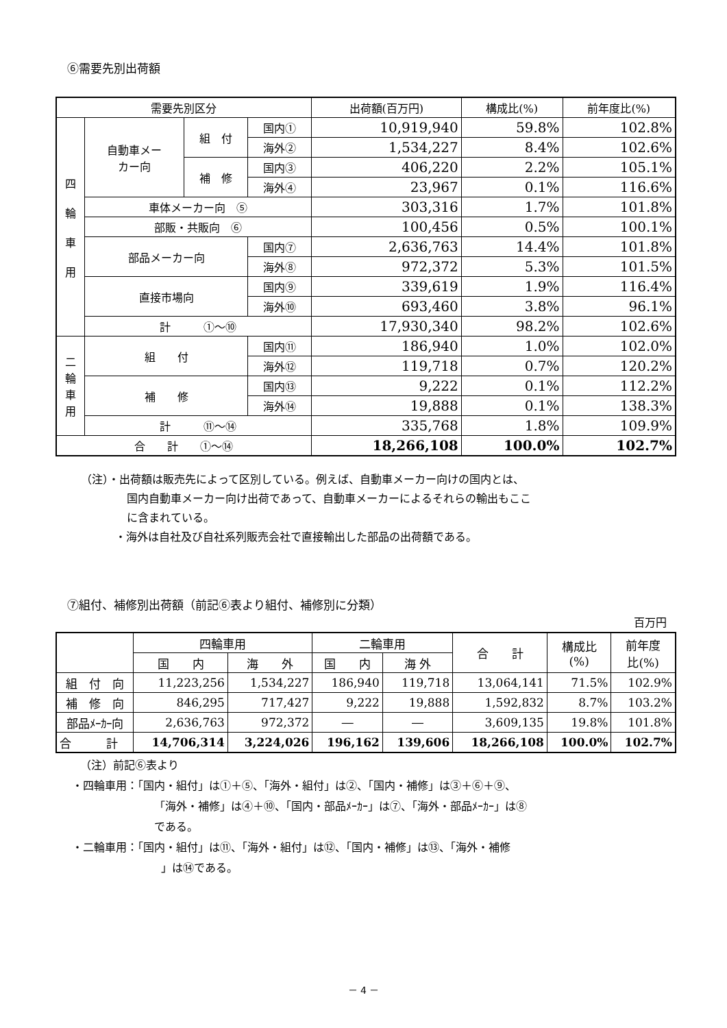⑥需要先別出荷額
| 需要先別区分 | | | | 出荷額(百万円) | 構成比(%) | 前年度比(%) |
| --- | --- | --- | --- | --- | --- | --- |
| 四 輪 車 用 | 自動車メー カー向 | 組 付 | 国内① | 10,919,940 | 59.8% | 102.8% |
| | | | 海外② | 1,534,227 | 8.4% | 102.6% |
| | | 補 修 | 国内③ | 406,220 | 2.2% | 105.1% |
| | | | 海外④ | 23,967 | 0.1% | 116.6% |
| | 車体メーカー向 ⑤ | | | 303,316 | 1.7% | 101.8% |
| | 部販・共販向 ⑥ | | | 100,456 | 0.5% | 100.1% |
| | 部品メーカー向 | | 国内⑦ | 2,636,763 | 14.4% | 101.8% |
| | | | 海外⑧ | 972,372 | 5.3% | 101.5% |
| | 直接市場向 | | 国内⑨ | 339,619 | 1.9% | 116.4% |
| | | | 海外⑩ | 693,460 | 3.8% | 96.1% |
| | 計 ①～⑩ | | | 17,930,340 | 98.2% | 102.6% |
| 二 輪 車 用 | 組 付 | | 国内⑪ | 186,940 | 1.0% | 102.0% |
| | | | 海外⑫ | 119,718 | 0.7% | 120.2% |
| | 補 修 | | 国内⑬ | 9,222 | 0.1% | 112.2% |
| | | | 海外⑭ | 19,888 | 0.1% | 138.3% |
| | 計 ⑪～⑭ | | | 335,768 | 1.8% | 109.9% |
| 合 計 ①～⑭ | | | | 18,266,108 | 100.0% | 102.7% |
（注）・出荷額は販売先によって区別している。例えば、自動車メーカー向けの国内とは、
国内自動車メーカー向け出荷であって、自動車メーカーによるそれらの輸出もここ
に含まれている。
・海外は自社及び自社系列販売会社で直接輸出した部品の出荷額である。
⑦組付、補修別出荷額（前記⑥表より組付、補修別に分類）
百万円
| | 四輪車用 | | 二輪車用 | | 合 計 | 構成比 (%) | 前年度 比(%) |
| --- | --- | --- | --- | --- | --- | --- | --- |
| | 国 内 | 海 外 | 国 内 | 海 外 | | | |
| 組 付 向 | 11,223,256 | 1,534,227 | 186,940 | 119,718 | 13,064,141 | 71.5% | 102.9% |
| 補 修 向 | 846,295 | 717,427 | 9,222 | 19,888 | 1,592,832 | 8.7% | 103.2% |
| 部品ﾒｰｶｰ向 | 2,636,763 | 972,372 | ― | ― | 3,609,135 | 19.8% | 101.8% |
| 合 計 | 14,706,314 | 3,224,026 | 196,162 | 139,606 | 18,266,108 | 100.0% | 102.7% |
（注）前記⑥表より
・四輪車用：「国内・組付」は①＋⑤、「海外・組付」は②、「国内・補修」は③＋⑥＋⑨、
「海外・補修」は④＋⑩、「国内・部品ﾒｰｶｰ」は⑦、「海外・部品ﾒｰｶｰ」は⑧
である。
・二輪車用：「国内・組付」は⑪、「海外・組付」は⑫、「国内・補修」は⑬、「海外・補修
」は⑭である。
－ 4 －